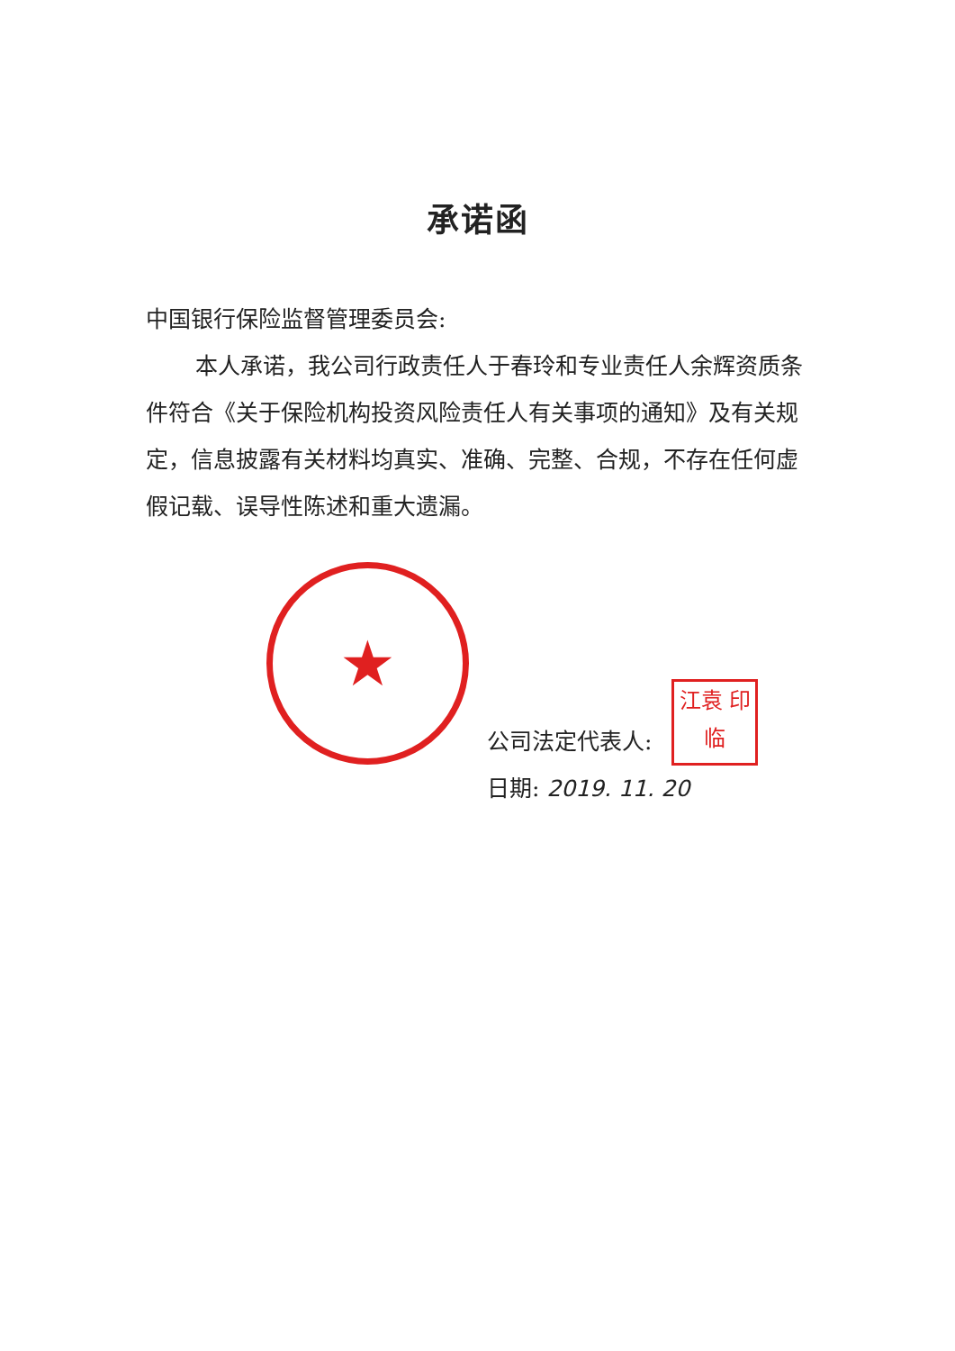承诺函
中国银行保险监督管理委员会:
本人承诺，我公司行政责任人于春玲和专业责任人余辉资质条件符合《关于保险机构投资风险责任人有关事项的通知》及有关规定，信息披露有关材料均真实、准确、完整、合规，不存在任何虚假记载、误导性陈述和重大遗漏。
★
公司法定代表人: 江袁 印临
日期: 2019. 11. 20